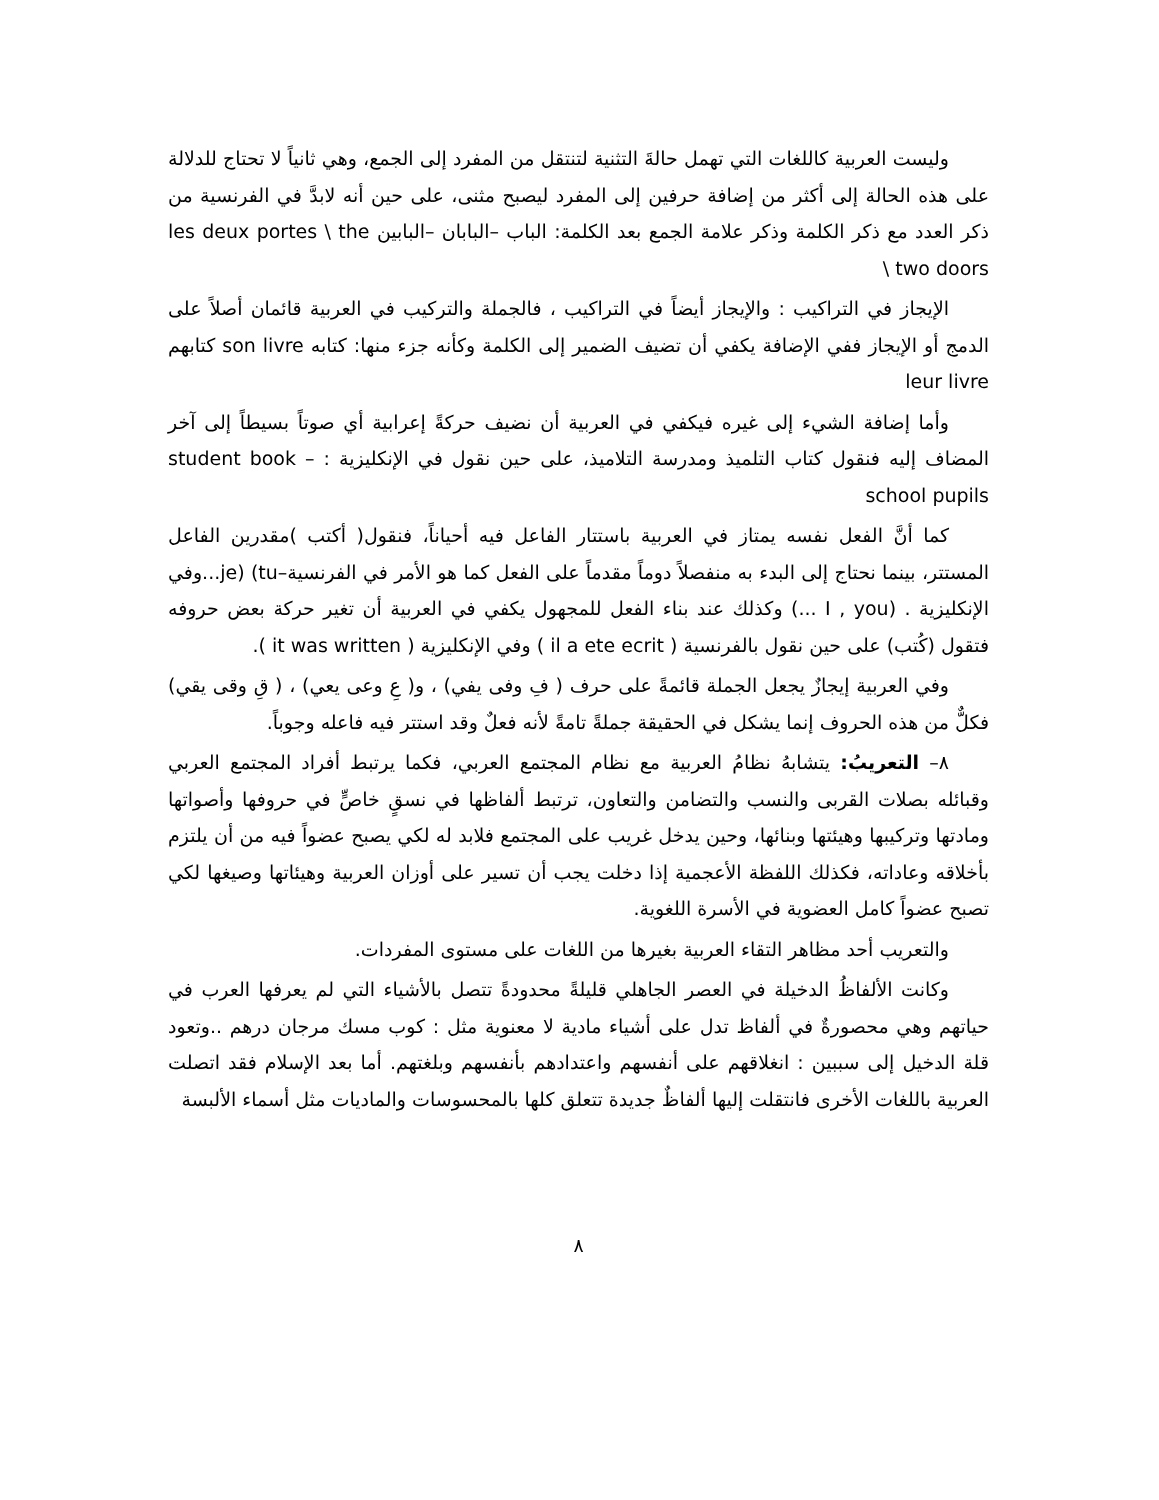وليست العربية كاللغات التي تهمل حالةَ التثنية لتنتقل من المفرد إلى الجمع، وهي ثانياً لا تحتاج للدلالة على هذه الحالة إلى أكثر من إضافة حرفين إلى المفرد ليصبح مثنى، على حين أنه لابدَّ في الفرنسية من ذكر العدد مع ذكر الكلمة وذكر علامة الجمع بعد الكلمة: الباب –البابان –البابين les deux portes \ the two doors \
الإيجاز في التراكيب : والإيجاز أيضاً في التراكيب ، فالجملة والتركيب في العربية قائمان أصلاً على الدمج أو الإيجاز ففي الإضافة يكفي أن تضيف الضمير إلى الكلمة وكأنه جزء منها: كتابه son livre كتابهم leur livre
وأما إضافة الشيء إلى غيره فيكفي في العربية أن نضيف حركةً إعرابية أي صوتاً بسيطاً إلى آخر المضاف إليه فنقول كتاب التلميذ ومدرسة التلاميذ، على حين نقول في الإنكليزية : – student book school pupils
كما أنَّ الفعل نفسه يمتاز في العربية باستتار الفاعل فيه أحياناً، فنقول( أكتب )مقدرين الفاعل المستتر، بينما نحتاج إلى البدء به منفصلاً دوماً مقدماً على الفعل كما هو الأمر في الفرنسية–je) (tu...وفي الإنكليزية . (I , you ...) وكذلك عند بناء الفعل للمجهول يكفي في العربية أن تغير حركة بعض حروفه فتقول (كُتب) على حين نقول بالفرنسية ( il a ete ecrit ) وفي الإنكليزية ( it was written ).
وفي العربية إيجازٌ يجعل الجملة قائمةً على حرف ( فِ وفى يفي) ، و( عِ وعى يعي) ، ( قِ وقى يقي) فكلٌّ من هذه الحروف إنما يشكل في الحقيقة جملةً تامةً لأنه فعلٌ وقد استتر فيه فاعله وجوباً.
٨– التعريبُ: يتشابهُ نظامُ العربية مع نظام المجتمع العربي، فكما يرتبط أفراد المجتمع العربي وقبائله بصلات القربى والنسب والتضامن والتعاون، ترتبط ألفاظها في نسقٍ خاصٍّ في حروفها وأصواتها ومادتها وتركيبها وهيئتها وبنائها، وحين يدخل غريب على المجتمع فلابد له لكي يصبح عضواً فيه من أن يلتزم بأخلاقه وعاداته، فكذلك اللفظة الأعجمية إذا دخلت يجب أن تسير على أوزان العربية وهيئاتها وصيغها لكي تصبح عضواً كامل العضوية في الأسرة اللغوية.
والتعريب أحد مظاهر التقاء العربية بغيرها من اللغات على مستوى المفردات.
وكانت الألفاظُ الدخيلة في العصر الجاهلي قليلةً محدودةً تتصل بالأشياء التي لم يعرفها العرب في حياتهم وهي محصورةٌ في ألفاظ تدل على أشياء مادية لا معنوية مثل : كوب مسك مرجان درهم ..وتعود قلة الدخيل إلى سببين : انغلاقهم على أنفسهم واعتدادهم بأنفسهم وبلغتهم. أما بعد الإسلام فقد اتصلت العربية باللغات الأخرى فانتقلت إليها ألفاظٌ جديدة تتعلق كلها بالمحسوسات والماديات مثل أسماء الألبسة
٨